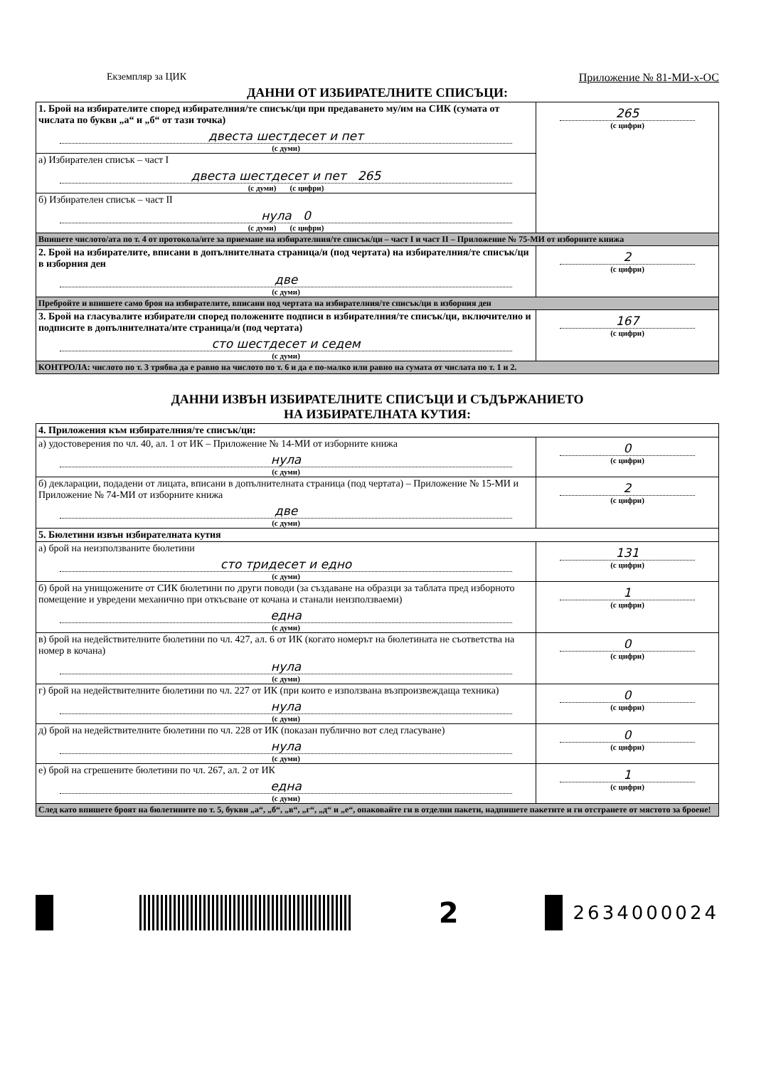Екземпляр за ЦИК Приложение № 81-МИ-х-ОС
ДАННИ ОТ ИЗБИРАТЕЛНИТЕ СПИСЪЦИ:
| 1. Брой на избирателите според избирателния/те списък/ци при предаването му/им на СИК (сумата от числата по букви „а“ и „б“ от тази точка) двеста шестдесет и пет (с думи) | 265 (с цифри) |
| а) Избирателен списък – част I двеста шестдесет и пет 265 (с думи) (с цифри) | |
| б) Избирателен списък – част II нула 0 (с думи) (с цифри) | |
| Впишете числото/ата по т. 4 от протокола/ите за приемане на избирателния/те списък/ци – част I и част II – Приложение № 75-МИ от изборните книжа | |
| 2. Брой на избирателите, вписани в допълнителната страница/и (под чертата) на избирателния/те списък/ци в изборния ден две (с думи) | 2 (с цифри) |
| Пребройте и впишете само броя на избирателите, вписани под чертата на избирателния/те списък/ци в изборния ден | |
| 3. Брой на гласувалите избиратели според положените подписи в избирателния/те списък/ци, включително и подписите в допълнителната/ите страница/и (под чертата) сто шестдесет и седем (с думи) | 167 (с цифри) |
| КОНТРОЛА: числото по т. 3 трябва да е равно на числото по т. 6 и да е по-малко или равно на сумата от числата по т. 1 и 2. | |
ДАННИ ИЗВЪН ИЗБИРАТЕЛНИТЕ СПИСЪЦИ И СЪДЪРЖАНИЕТО
НА ИЗБИРАТЕЛНАТА КУТИЯ:
| 4. Приложения към избирателния/те списък/ци: | |
| а) удостоверения по чл. 40, ал. 1 от ИК – Приложение № 14-МИ от изборните книжа нула (с думи) | 0 (с цифри) |
| б) декларации, подадени от лицата, вписани в допълнителната страница (под чертата) – Приложение № 15-МИ и Приложение № 74-МИ от изборните книжа две (с думи) | 2 (с цифри) |
| 5. Бюлетини извън избирателната кутия | |
| а) брой на неизползваните бюлетини сто тридесет и едно (с думи) | 131 (с цифри) |
| б) брой на унищожените от СИК бюлетини по други поводи (за създаване на образци за таблата пред изборното помещение и увредени механично при откъсване от кочана и станали неизползваеми) една (с думи) | 1 (с цифри) |
| в) брой на недействителните бюлетини по чл. 427, ал. 6 от ИК (когато номерът на бюлетината не съответства на номер в кочана) нула (с думи) | 0 (с цифри) |
| г) брой на недействителните бюлетини по чл. 227 от ИК (при които е използвана възпроизвеждаща техника) нула (с думи) | 0 (с цифри) |
| д) брой на недействителните бюлетини по чл. 228 от ИК (показан публично вот след гласуване) нула (с думи) | 0 (с цифри) |
| е) брой на сгрешените бюлетини по чл. 267, ал. 2 от ИК една (с думи) | 1 (с цифри) |
| След като впишете броят на бюлетините по т. 5, букви „а“, „б“, „в“, „г“, „д“ и „е“, опаковайте ги в отделни пакети, надпишете пакетите и ги отстранете от мястото за броене! | |
2
2634000024